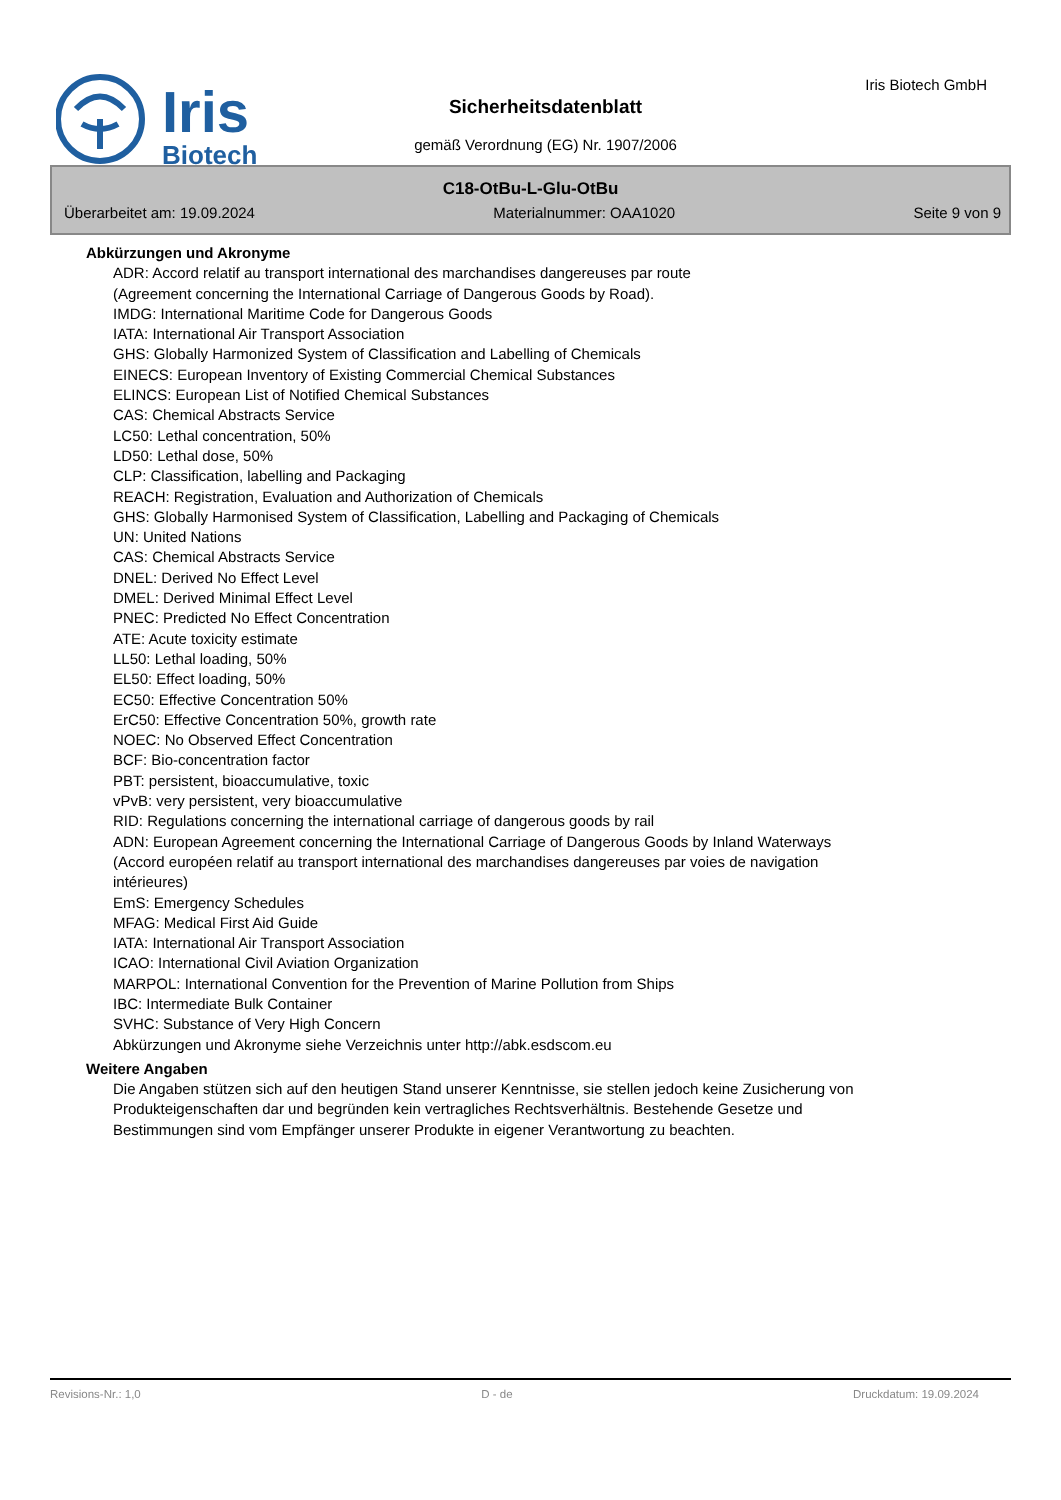Iris
Biotech
Iris Biotech GmbH
Sicherheitsdatenblatt
gemäß Verordnung (EG) Nr. 1907/2006
C18-OtBu-L-Glu-OtBu
Überarbeitet am: 19.09.2024 Materialnummer: OAA1020 Seite 9 von 9
Abkürzungen und Akronyme
ADR: Accord relatif au transport international des marchandises dangereuses par route
(Agreement concerning the International Carriage of Dangerous Goods by Road).
IMDG: International Maritime Code for Dangerous Goods
IATA: International Air Transport Association
GHS: Globally Harmonized System of Classification and Labelling of Chemicals
EINECS: European Inventory of Existing Commercial Chemical Substances
ELINCS: European List of Notified Chemical Substances
CAS: Chemical Abstracts Service
LC50: Lethal concentration, 50%
LD50: Lethal dose, 50%
CLP: Classification, labelling and Packaging
REACH: Registration, Evaluation and Authorization of Chemicals
GHS: Globally Harmonised System of Classification, Labelling and Packaging of Chemicals
UN: United Nations
CAS: Chemical Abstracts Service
DNEL: Derived No Effect Level
DMEL: Derived Minimal Effect Level
PNEC: Predicted No Effect Concentration
ATE: Acute toxicity estimate
LL50: Lethal loading, 50%
EL50: Effect loading, 50%
EC50: Effective Concentration 50%
ErC50: Effective Concentration 50%, growth rate
NOEC: No Observed Effect Concentration
BCF: Bio-concentration factor
PBT: persistent, bioaccumulative, toxic
vPvB: very persistent, very bioaccumulative
RID: Regulations concerning the international carriage of dangerous goods by rail
ADN: European Agreement concerning the International Carriage of Dangerous Goods by Inland Waterways (Accord européen relatif au transport international des marchandises dangereuses par voies de navigation intérieures)
EmS: Emergency Schedules
MFAG: Medical First Aid Guide
IATA: International Air Transport Association
ICAO: International Civil Aviation Organization
MARPOL: International Convention for the Prevention of Marine Pollution from Ships
IBC: Intermediate Bulk Container
SVHC: Substance of Very High Concern
Abkürzungen und Akronyme siehe Verzeichnis unter http://abk.esdscom.eu
Weitere Angaben
Die Angaben stützen sich auf den heutigen Stand unserer Kenntnisse, sie stellen jedoch keine Zusicherung von Produkteigenschaften dar und begründen kein vertragliches Rechtsverhältnis. Bestehende Gesetze und Bestimmungen sind vom Empfänger unserer Produkte in eigener Verantwortung zu beachten.
Revisions-Nr.: 1,0 D - de Druckdatum: 19.09.2024